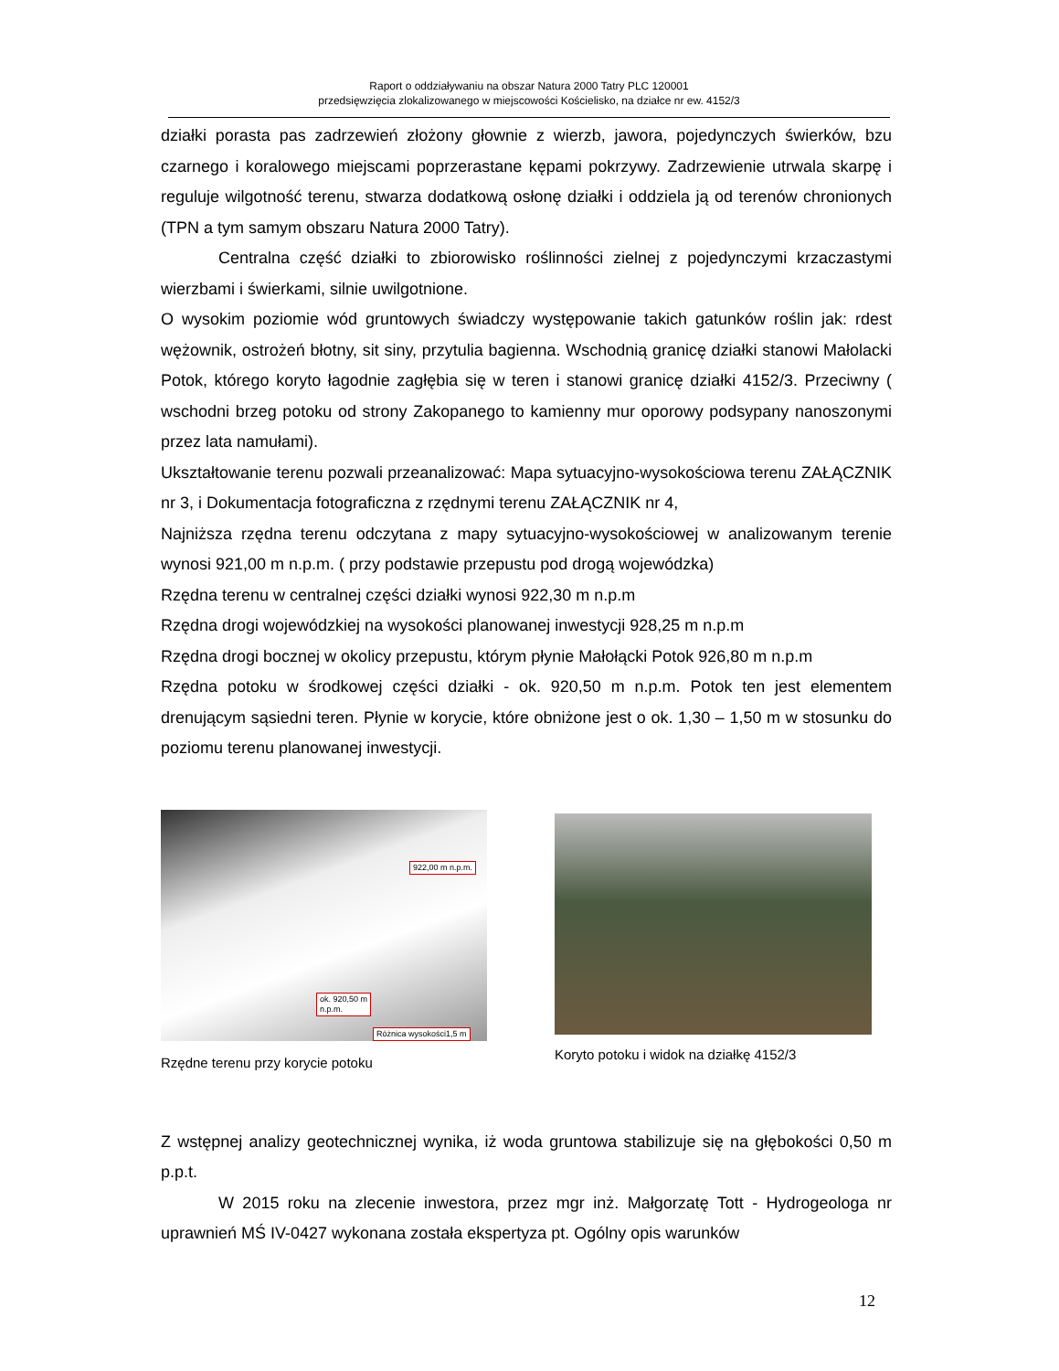Raport o oddziaływaniu na obszar Natura 2000 Tatry PLC 120001
przedsięwzięcia zlokalizowanego w miejscowości Kościelisko, na działce nr ew. 4152/3
działki porasta pas zadrzewień złożony głownie z wierzb, jawora, pojedynczych świerków, bzu czarnego i koralowego miejscami poprzerastane kępami pokrzywy. Zadrzewienie utrwala skarpę i reguluje wilgotność terenu, stwarza dodatkową osłonę działki i oddziela ją od terenów chronionych (TPN a tym samym obszaru Natura 2000 Tatry).
Centralna część działki to zbiorowisko roślinności zielnej z pojedynczymi krzaczastymi wierzbami i świerkami, silnie uwilgotnione.
O wysokim poziomie wód gruntowych świadczy występowanie takich gatunków roślin jak: rdest wężownik, ostrożeń błotny, sit siny, przytulia bagienna. Wschodnią granicę działki stanowi Małolacki Potok, którego koryto łagodnie zagłębia się w teren i stanowi granicę działki 4152/3. Przeciwny ( wschodni brzeg potoku od strony Zakopanego to kamienny mur oporowy podsypany nanoszonymi przez lata namułami).
Ukształtowanie terenu pozwali przeanalizować: Mapa sytuacyjno-wysokościowa terenu ZAŁĄCZNIK nr 3, i Dokumentacja fotograficzna z rzędnymi terenu ZAŁĄCZNIK nr 4,
Najniższa rzędna terenu odczytana z mapy sytuacyjno-wysokościowej w analizowanym terenie wynosi 921,00 m n.p.m. ( przy podstawie przepustu pod drogą wojewódzka)
Rzędna terenu w centralnej części działki wynosi 922,30 m n.p.m
Rzędna drogi wojewódzkiej na wysokości planowanej inwestycji 928,25 m n.p.m
Rzędna drogi bocznej w okolicy przepustu, którym płynie Małołącki Potok 926,80 m n.p.m
Rzędna potoku w środkowej części działki - ok. 920,50 m n.p.m. Potok ten jest elementem drenującym sąsiedni teren. Płynie w korycie, które obniżone jest o ok. 1,30 – 1,50 m w stosunku do poziomu terenu planowanej inwestycji.
922,00 m n.p.m.
ok. 920,50 m
n.p.m.
Różnica wysokości1,5 m
Rzędne terenu przy korycie potoku
Koryto potoku i widok na działkę 4152/3
Z wstępnej analizy geotechnicznej wynika, iż woda gruntowa stabilizuje się na głębokości 0,50 m p.p.t.
W 2015 roku na zlecenie inwestora, przez mgr inż. Małgorzatę Tott - Hydrogeologa nr uprawnień MŚ IV-0427 wykonana została ekspertyza pt. Ogólny opis warunków
12